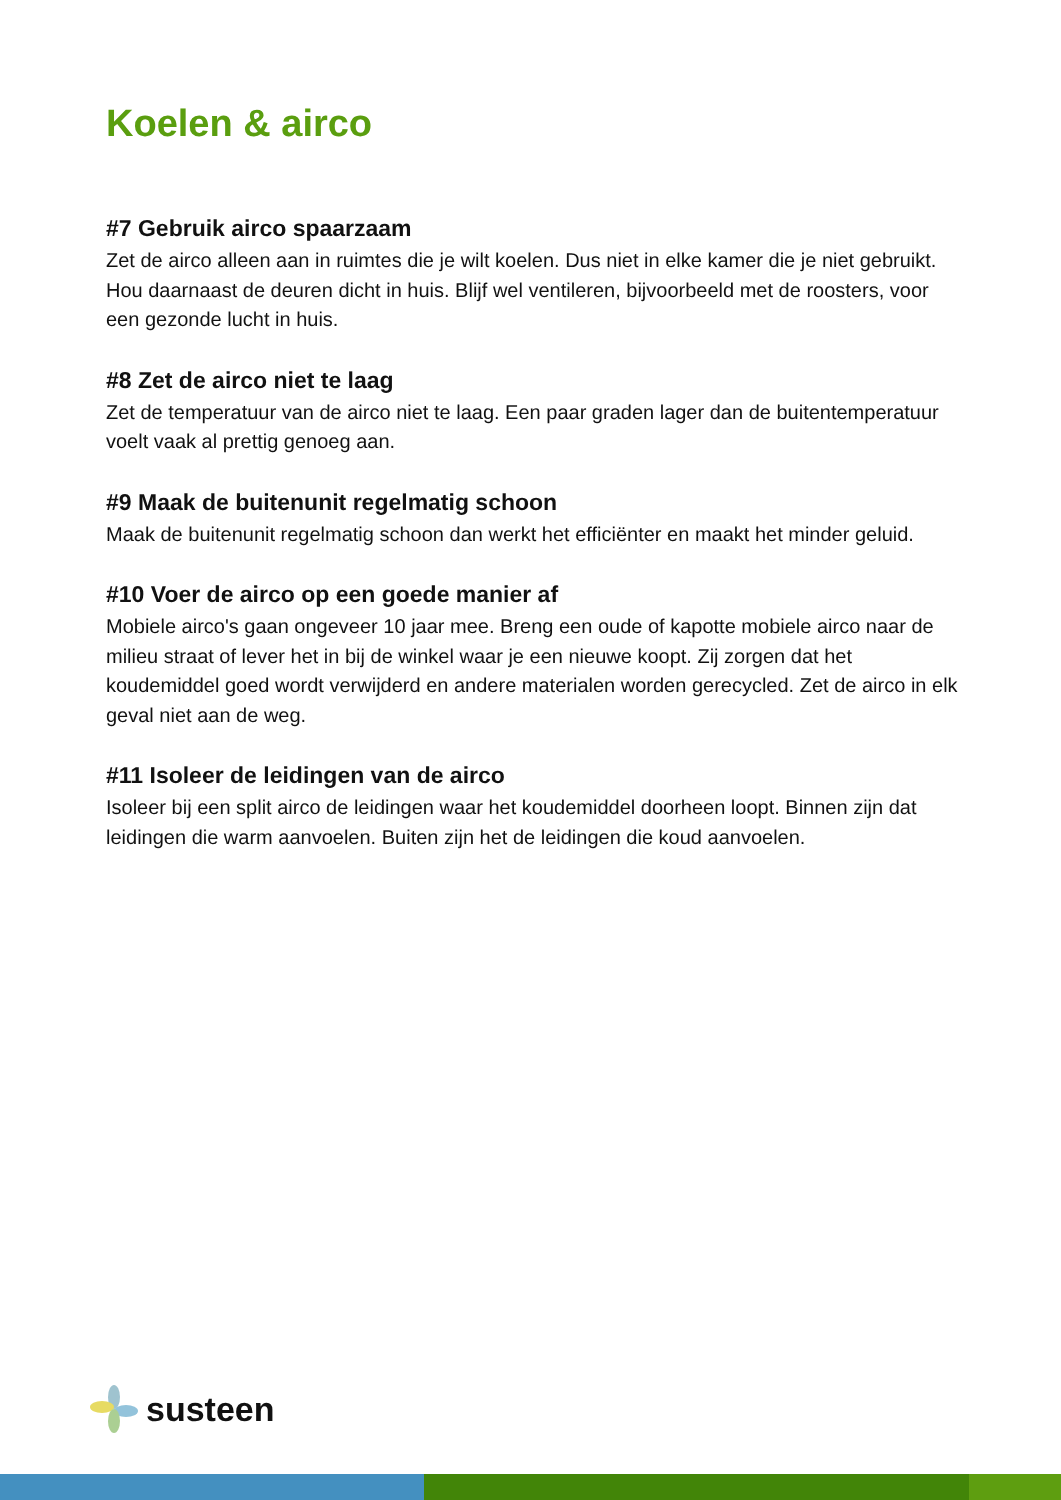Koelen & airco
#7 Gebruik airco spaarzaam
Zet de airco alleen aan in ruimtes die je wilt koelen. Dus niet in elke kamer die je niet gebruikt. Hou daarnaast de deuren dicht in huis. Blijf wel ventileren, bijvoorbeeld met de roosters, voor een gezonde lucht in huis.
#8 Zet de airco niet te laag
Zet de temperatuur van de airco niet te laag. Een paar graden lager dan de buitentemperatuur voelt vaak al prettig genoeg aan.
#9 Maak de buitenunit regelmatig schoon
Maak de buitenunit regelmatig schoon dan werkt het efficiënter en maakt het minder geluid.
#10 Voer de airco op een goede manier af
Mobiele airco's gaan ongeveer 10 jaar mee. Breng een oude of kapotte mobiele airco naar de milieu straat of lever het in bij de winkel waar je een nieuwe koopt. Zij zorgen dat het koudemiddel goed wordt verwijderd en andere materialen worden gerecycled. Zet de airco in elk geval niet aan de weg.
#11 Isoleer de leidingen van de airco
Isoleer bij een split airco de leidingen waar het koudemiddel doorheen loopt. Binnen zijn dat leidingen die warm aanvoelen. Buiten zijn het de leidingen die koud aanvoelen.
susteen